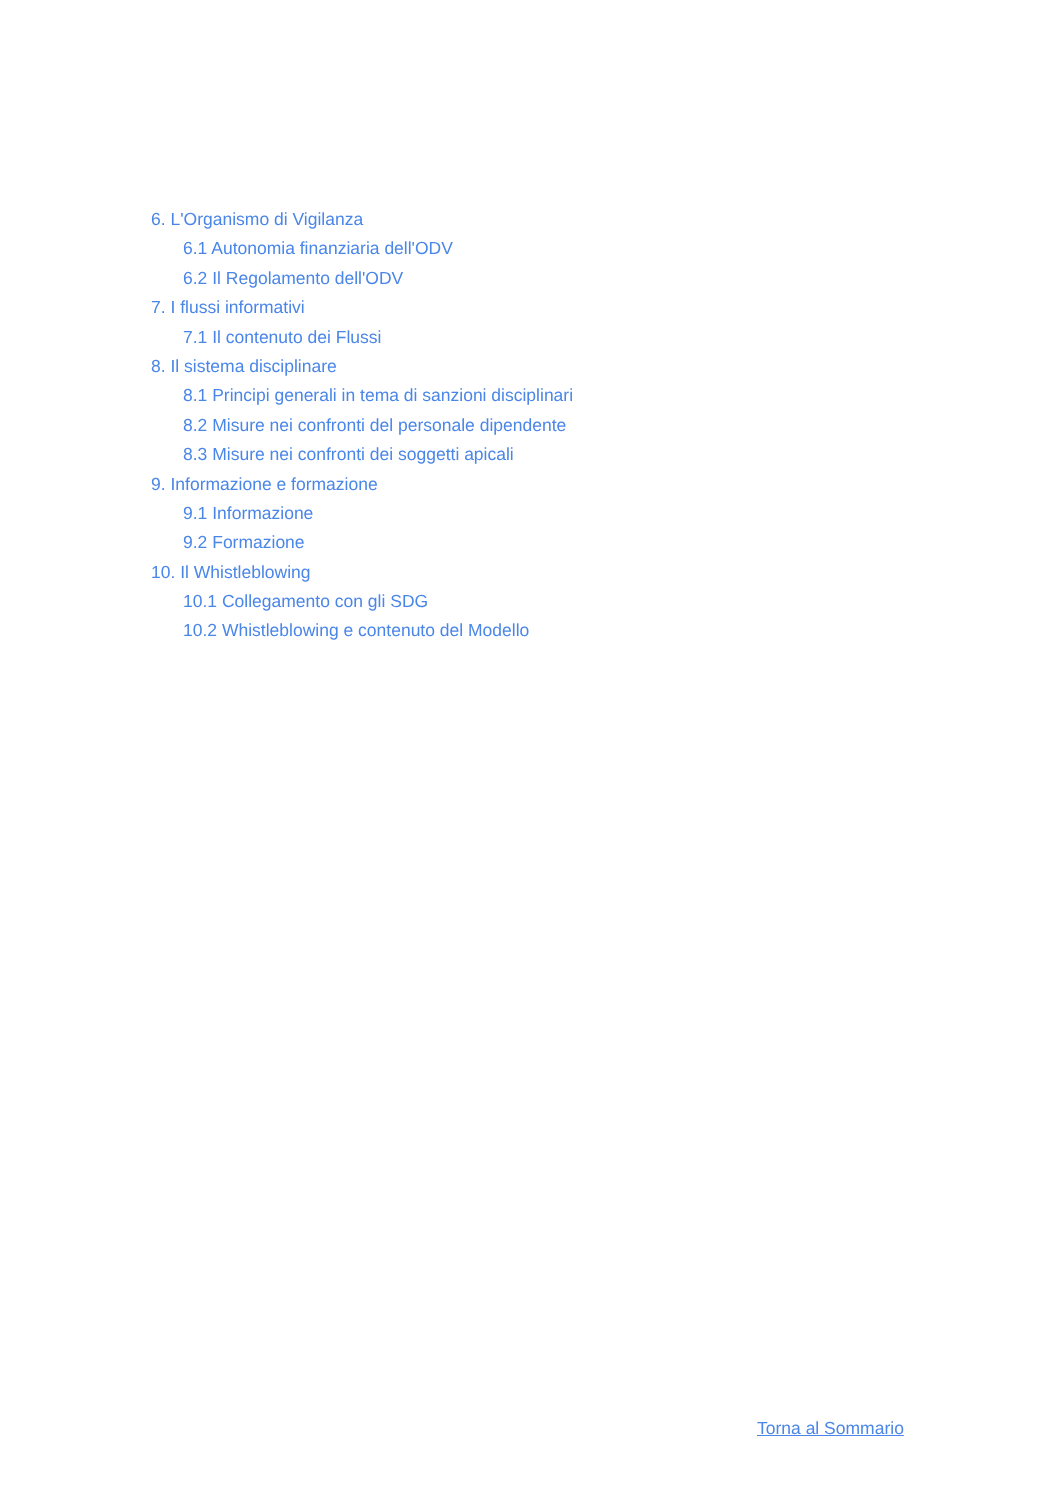6. L'Organismo di Vigilanza
6.1 Autonomia finanziaria dell'ODV
6.2 Il Regolamento dell'ODV
7. I flussi informativi
7.1 Il contenuto dei Flussi
8. Il sistema disciplinare
8.1 Principi generali in tema di sanzioni disciplinari
8.2 Misure nei confronti del personale dipendente
8.3 Misure nei confronti dei soggetti apicali
9. Informazione e formazione
9.1 Informazione
9.2 Formazione
10. Il Whistleblowing
10.1 Collegamento con gli SDG
10.2 Whistleblowing e contenuto del Modello
Torna al Sommario